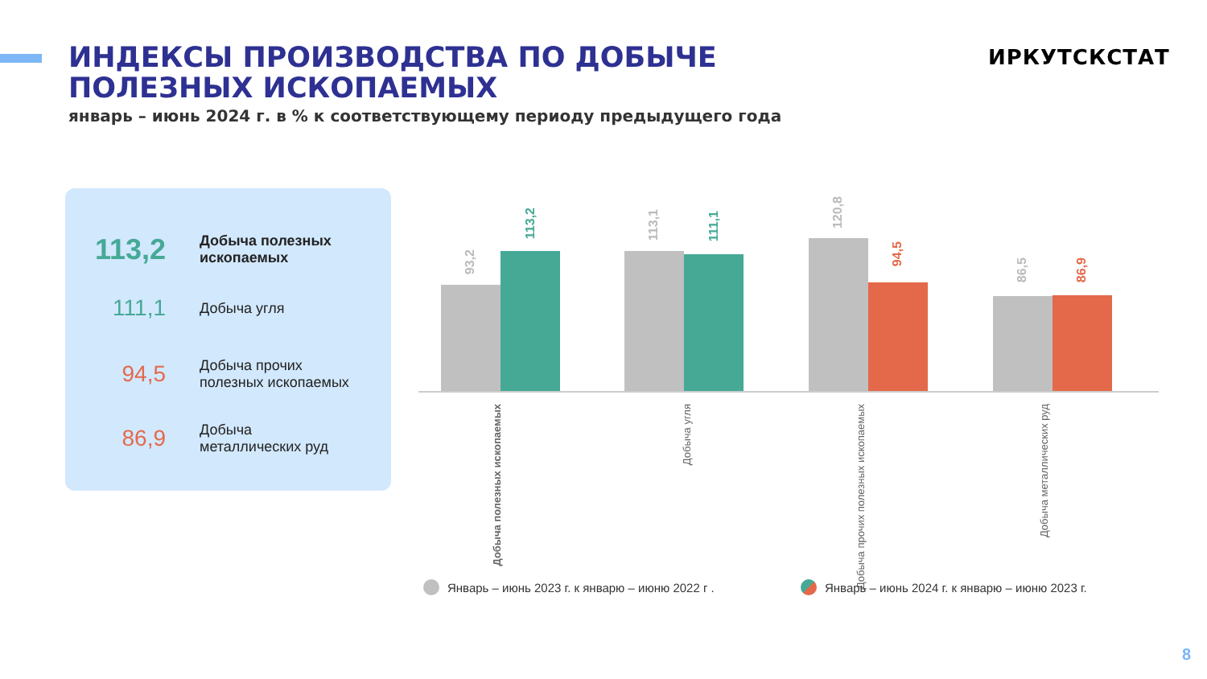ИНДЕКСЫ ПРОИЗВОДСТВА ПО ДОБЫЧЕ
ПОЛЕЗНЫХ ИСКОПАЕМЫХ
январь – июнь 2024 г. в % к соответствующему периоду предыдущего года
ИРКУТСКСТАТ
113,2
Добыча полезных
ископаемых
111,1
Добыча угля
94,5
Добыча прочих
полезных ископаемых
86,9
Добыча
металлических руд
93,2
113,2
113,1
111,1
120,8
94,5
86,5
86,9
Добыча полезных ископаемых
Добыча угля
Добыча прочих полезных ископаемых
Добыча металлических руд
Январь – июнь 2023 г. к январю – июню 2022 г .
Январь – июнь 2024 г. к январю – июню 2023 г.
8